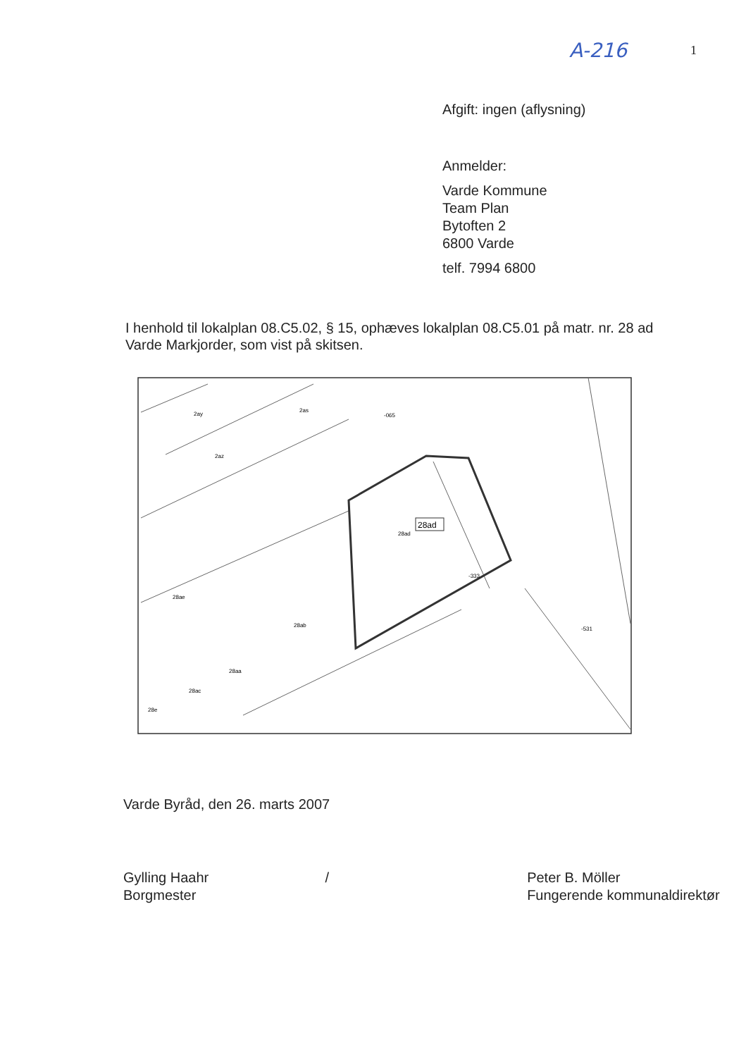A-216 1
Afgift: ingen (aflysning)
Anmelder:
Varde Kommune
Team Plan
Bytoften 2
6800 Varde
telf. 7994 6800
I henhold til lokalplan 08.C5.02, § 15, ophæves lokalplan 08.C5.01 på matr. nr. 28 ad Varde Markjorder, som vist på skitsen.
2ay
2as
-065
2az
28ad
28ad
-333
28ae
28ab
28aa
28ac
28e
-531
Varde Byråd, den 26. marts 2007
Gylling Haahr
Borgmester
/ Peter B. Möller
Fungerende kommunaldirektør